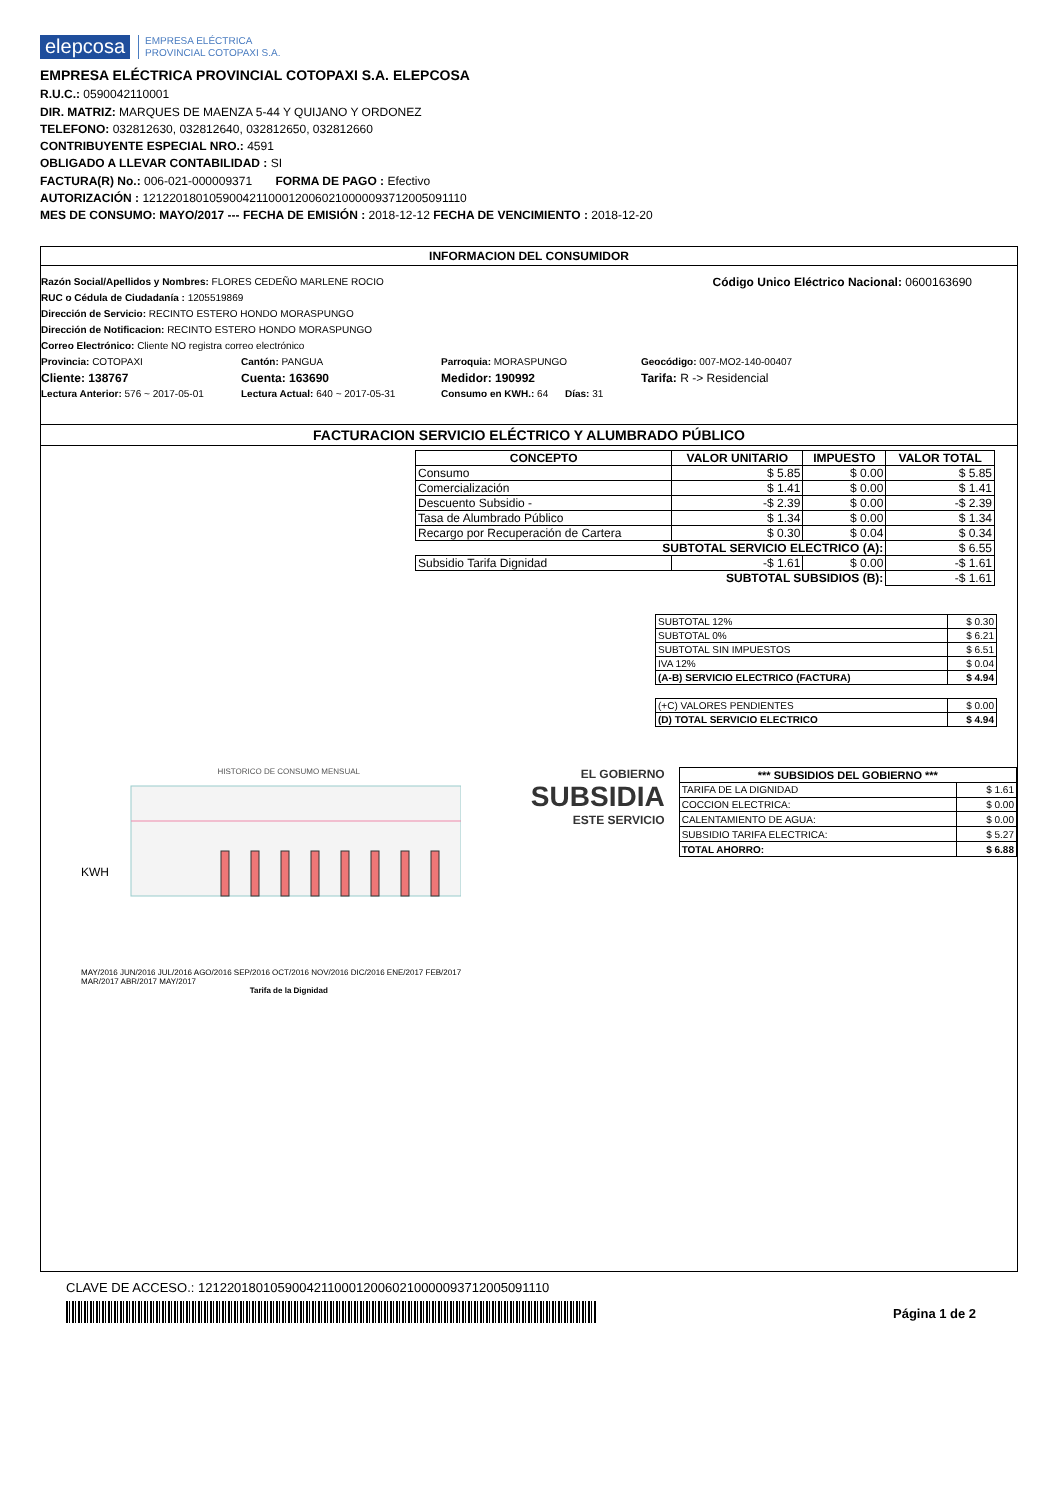elepcosa EMPRESA ELÉCTRICA
PROVINCIAL COTOPAXI S.A.
EMPRESA ELÉCTRICA PROVINCIAL COTOPAXI S.A. ELEPCOSA
R.U.C.: 0590042110001
DIR. MATRIZ: MARQUES DE MAENZA 5-44 Y QUIJANO Y ORDONEZ
TELEFONO: 032812630, 032812640, 032812650, 032812660
CONTRIBUYENTE ESPECIAL NRO.: 4591
OBLIGADO A LLEVAR CONTABILIDAD : SI
FACTURA(R) No.: 006-021-000009371 FORMA DE PAGO : Efectivo
AUTORIZACIÓN : 1212201801059004211000120060210000093712005091110
MES DE CONSUMO: MAYO/2017 --- FECHA DE EMISIÓN : 2018-12-12 FECHA DE VENCIMIENTO : 2018-12-20
INFORMACION DEL CONSUMIDOR
Código Unico Eléctrico Nacional: 0600163690
Razón Social/Apellidos y Nombres: FLORES CEDEÑO MARLENE ROCIO
RUC o Cédula de Ciudadanía : 1205519869
Dirección de Servicio: RECINTO ESTERO HONDO MORASPUNGO
Dirección de Notificacion: RECINTO ESTERO HONDO MORASPUNGO
Correo Electrónico: Cliente NO registra correo electrónico
Provincia: COTOPAXI Cantón: PANGUA Parroquia: MORASPUNGO Geocódigo: 007-MO2-140-00407
Cliente: 138767 Cuenta: 163690 Medidor: 190992 Tarifa: R -> Residencial
Lectura Anterior: 576 ~ 2017-05-01
Lectura Actual: 640 ~ 2017-05-31 Consumo en KWH.: 64 Días: 31
FACTURACION SERVICIO ELÉCTRICO Y ALUMBRADO PÚBLICO
| CONCEPTO | VALOR UNITARIO | IMPUESTO | VALOR TOTAL |
| --- | --- | --- | --- |
| Consumo | $ 5.85 | $ 0.00 | $ 5.85 |
| Comercialización | $ 1.41 | $ 0.00 | $ 1.41 |
| Descuento Subsidio - | -$ 2.39 | $ 0.00 | -$ 2.39 |
| Tasa de Alumbrado Público | $ 1.34 | $ 0.00 | $ 1.34 |
| Recargo por Recuperación de Cartera | $ 0.30 | $ 0.04 | $ 0.34 |
| SUBTOTAL SERVICIO ELECTRICO (A): | | | $ 6.55 |
| Subsidio Tarifa Dignidad | -$ 1.61 | $ 0.00 | -$ 1.61 |
| SUBTOTAL SUBSIDIOS (B): | | | -$ 1.61 |
| SUBTOTAL 12% | $ 0.30 |
| SUBTOTAL 0% | $ 6.21 |
| SUBTOTAL SIN IMPUESTOS | $ 6.51 |
| IVA 12% | $ 0.04 |
| (A-B) SERVICIO ELECTRICO (FACTURA) | $ 4.94 |
| (+C) VALORES PENDIENTES | $ 0.00 |
| (D) TOTAL SERVICIO ELECTRICO | $ 4.94 |
HISTORICO DE CONSUMO MENSUAL
KWH
MAY/2016 JUN/2016 JUL/2016 AGO/2016 SEP/2016 OCT/2016 NOV/2016 DIC/2016 ENE/2017 FEB/2017 MAR/2017 ABR/2017 MAY/2017
Tarifa de la Dignidad
EL GOBIERNO
SUBSIDIA
ESTE SERVICIO
| *** SUBSIDIOS DEL GOBIERNO *** | |
| TARIFA DE LA DIGNIDAD | $ 1.61 |
| COCCION ELECTRICA: | $ 0.00 |
| CALENTAMIENTO DE AGUA: | $ 0.00 |
| SUBSIDIO TARIFA ELECTRICA: | $ 5.27 |
| TOTAL AHORRO: | $ 6.88 |
CLAVE DE ACCESO.: 1212201801059004211000120060210000093712005091110
Página 1 de 2